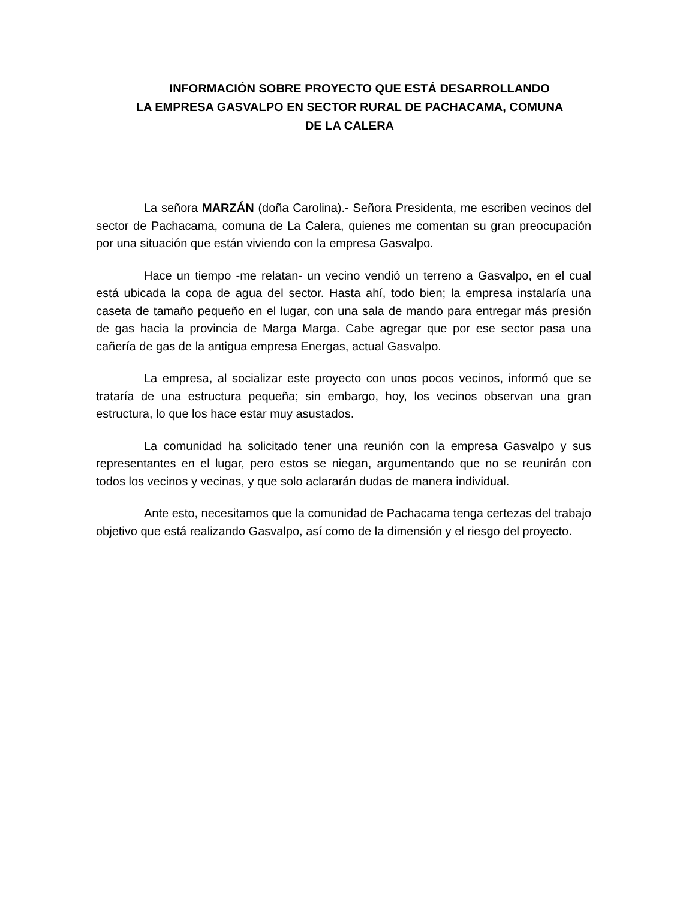INFORMACIÓN SOBRE PROYECTO QUE ESTÁ DESARROLLANDO
LA EMPRESA GASVALPO EN SECTOR RURAL DE PACHACAMA, COMUNA
DE LA CALERA
La señora MARZÁN (doña Carolina).- Señora Presidenta, me escriben vecinos del sector de Pachacama, comuna de La Calera, quienes me comentan su gran preocupación por una situación que están viviendo con la empresa Gasvalpo.
Hace un tiempo -me relatan- un vecino vendió un terreno a Gasvalpo, en el cual está ubicada la copa de agua del sector. Hasta ahí, todo bien; la empresa instalaría una caseta de tamaño pequeño en el lugar, con una sala de mando para entregar más presión de gas hacia la provincia de Marga Marga. Cabe agregar que por ese sector pasa una cañería de gas de la antigua empresa Energas, actual Gasvalpo.
La empresa, al socializar este proyecto con unos pocos vecinos, informó que se trataría de una estructura pequeña; sin embargo, hoy, los vecinos observan una gran estructura, lo que los hace estar muy asustados.
La comunidad ha solicitado tener una reunión con la empresa Gasvalpo y sus representantes en el lugar, pero estos se niegan, argumentando que no se reunirán con todos los vecinos y vecinas, y que solo aclararán dudas de manera individual.
Ante esto, necesitamos que la comunidad de Pachacama tenga certezas del trabajo objetivo que está realizando Gasvalpo, así como de la dimensión y el riesgo del proyecto.